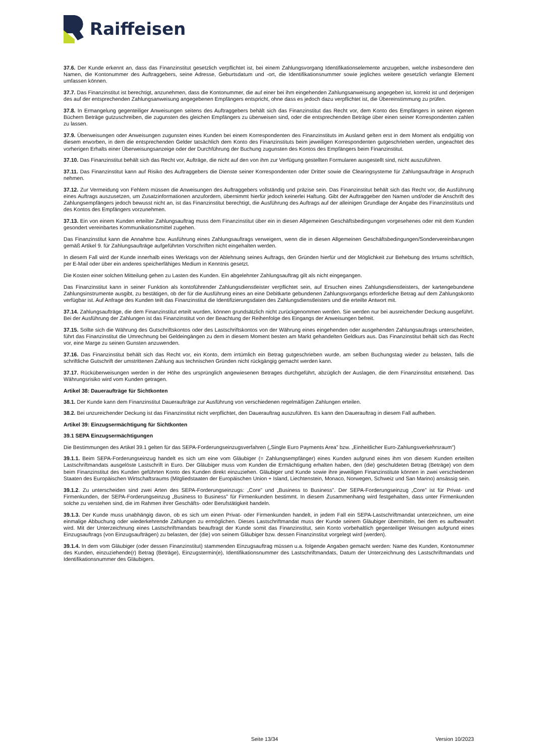Raiffeisen
37.6. Der Kunde erkennt an, dass das Finanzinstitut gesetzlich verpflichtet ist, bei einem Zahlungsvorgang Identifikationselemente anzugeben, welche insbesondere den Namen, die Kontonummer des Auftraggebers, seine Adresse, Geburtsdatum und -ort, die Identifikationsnummer sowie jegliches weitere gesetzlich verlangte Element umfassen können.
37.7. Das Finanzinstitut ist berechtigt, anzunehmen, dass die Kontonummer, die auf einer bei ihm eingehenden Zahlungsanweisung angegeben ist, korrekt ist und derjenigen des auf der entsprechenden Zahlungsanweisung angegebenen Empfängers entspricht, ohne dass es jedoch dazu verpflichtet ist, die Übereinstimmung zu prüfen.
37.8. In Ermangelung gegenteiliger Anweisungen seitens des Auftraggebers behält sich das Finanzinstitut das Recht vor, dem Konto des Empfängers in seinen eigenen Büchern Beträge gutzuschreiben, die zugunsten des gleichen Empfängers zu überweisen sind, oder die entsprechenden Beträge über einen seiner Korrespondenten zahlen zu lassen.
37.9. Überweisungen oder Anweisungen zugunsten eines Kunden bei einem Korrespondenten des Finanzinstituts im Ausland gelten erst in dem Moment als endgültig von diesem erworben, in dem die entsprechenden Gelder tatsächlich dem Konto des Finanzinstituts beim jeweiligen Korrespondenten gutgeschrieben werden, ungeachtet des vorherigen Erhalts einer Überweisungsanzeige oder der Durchführung der Buchung zugunsten des Kontos des Empfängers beim Finanzinstitut.
37.10. Das Finanzinstitut behält sich das Recht vor, Aufträge, die nicht auf den von ihm zur Verfügung gestellten Formularen ausgestellt sind, nicht auszuführen.
37.11. Das Finanzinstitut kann auf Risiko des Auftraggebers die Dienste seiner Korrespondenten oder Dritter sowie die Clearingsysteme für Zahlungsaufträge in Anspruch nehmen.
37.12. Zur Vermeidung von Fehlern müssen die Anweisungen des Auftraggebers vollständig und präzise sein. Das Finanzinstitut behält sich das Recht vor, die Ausführung eines Auftrags auszusetzen, um Zusatzinformationen anzufordern, übernimmt hierfür jedoch keinerlei Haftung. Gibt der Auftraggeber den Namen und/oder die Anschrift des Zahlungsempfängers jedoch bewusst nicht an, ist das Finanzinstitut berechtigt, die Ausführung des Auftrags auf der alleinigen Grundlage der Angabe des Finanzinstituts und des Kontos des Empfängers vorzunehmen.
37.13. Ein von einem Kunden erteilter Zahlungsauftrag muss dem Finanzinstitut über ein in diesen Allgemeinen Geschäftsbedingungen vorgesehenes oder mit dem Kunden gesondert vereinbartes Kommunikationsmittel zugehen.
Das Finanzinstitut kann die Annahme bzw. Ausführung eines Zahlungsauftrags verweigern, wenn die in diesen Allgemeinen Geschäftsbedingungen/Sondervereinbarungen gemäß Artikel 9. für Zahlungsaufträge aufgeführten Vorschriften nicht eingehalten werden.
In diesem Fall wird der Kunde innerhalb eines Werktags von der Ablehnung seines Auftrags, den Gründen hierfür und der Möglichkeit zur Behebung des Irrtums schriftlich, per E-Mail oder über ein anderes speicherfähiges Medium in Kenntnis gesetzt.
Die Kosten einer solchen Mitteilung gehen zu Lasten des Kunden. Ein abgelehnter Zahlungsauftrag gilt als nicht eingegangen.
Das Finanzinstitut kann in seiner Funktion als kontoführender Zahlungsdienstleister verpflichtet sein, auf Ersuchen eines Zahlungsdienstleisters, der kartengebundene Zahlungsinstrumente ausgibt, zu bestätigen, ob der für die Ausführung eines an eine Debitkarte gebundenen Zahlungsvorgangs erforderliche Betrag auf dem Zahlungskonto verfügbar ist. Auf Anfrage des Kunden teilt das Finanzinstitut die Identifizierungsdaten des Zahlungsdienstleisters und die erteilte Antwort mit.
37.14. Zahlungsaufträge, die dem Finanzinstitut erteilt wurden, können grundsätzlich nicht zurückgenommen werden. Sie werden nur bei ausreichender Deckung ausgeführt. Bei der Ausführung der Zahlungen ist das Finanzinstitut von der Beachtung der Reihenfolge des Eingangs der Anweisungen befreit.
37.15. Sollte sich die Währung des Gutschriftskontos oder des Lastschriftskontos von der Währung eines eingehenden oder ausgehenden Zahlungsauftrags unterscheiden, führt das Finanzinstitut die Umrechnung bei Geldeingängen zu dem in diesem Moment besten am Markt gehandelten Geldkurs aus. Das Finanzinstitut behält sich das Recht vor, eine Marge zu seinen Gunsten anzuwenden.
37.16. Das Finanzinstitut behält sich das Recht vor, ein Konto, dem irrtümlich ein Betrag gutgeschrieben wurde, am selben Buchungstag wieder zu belasten, falls die schriftliche Gutschrift der umstrittenen Zahlung aus technischen Gründen nicht rückgängig gemacht werden kann.
37.17. Rücküberweisungen werden in der Höhe des ursprünglich angewiesenen Betrages durchgeführt, abzüglich der Auslagen, die dem Finanzinstitut entstehend. Das Währungsrisiko wird vom Kunden getragen.
Artikel 38: Daueraufträge für Sichtkonten
38.1. Der Kunde kann dem Finanzinstitut Daueraufträge zur Ausführung von verschiedenen regelmäßigen Zahlungen erteilen.
38.2. Bei unzureichender Deckung ist das Finanzinstitut nicht verpflichtet, den Dauerauftrag auszuführen. Es kann den Dauerauftrag in diesem Fall aufheben.
Artikel 39: Einzugsermächtigung für Sichtkonten
39.1 SEPA Einzugsermächtigungen
Die Bestimmungen des Artikel 39.1 gelten für das SEPA-Forderungseinzugsverfahren („Single Euro Payments Area” bzw. „Einheitlicher Euro-Zahlungsverkehrsraum”)
39.1.1. Beim SEPA-Forderungseinzug handelt es sich um eine vom Gläubiger (= Zahlungsempfänger) eines Kunden aufgrund eines ihm von diesem Kunden erteilten Lastschriftmandats ausgelöste Lastschrift in Euro. Der Gläubiger muss vom Kunden die Ermächtigung erhalten haben, den (die) geschuldeten Betrag (Beträge) von dem beim Finanzinstitut des Kunden geführten Konto des Kunden direkt einzuziehen. Gläubiger und Kunde sowie ihre jeweiligen Finanzinstitute können in zwei verschiedenen Staaten des Europäischen Wirtschaftsraums (Mitgliedstaaten der Europäischen Union + Island, Liechtenstein, Monaco, Norwegen, Schweiz und San Marino) ansässig sein.
39.1.2. Zu unterscheiden sind zwei Arten des SEPA-Forderungseinzugs: „Core” und „Business to Business”. Der SEPA-Forderungseinzug „Core” ist für Privat- und Firmenkunden, der SEPA-Forderungseinzug „Business to Business” für Firmenkunden bestimmt. In diesem Zusammenhang wird festgehalten, dass unter Firmenkunden solche zu verstehen sind, die im Rahmen ihrer Geschäfts- oder Berufstätigkeit handeln.
39.1.3. Der Kunde muss unabhängig davon, ob es sich um einen Privat- oder Firmenkunden handelt, in jedem Fall ein SEPA-Lastschriftmandat unterzeichnen, um eine einmalige Abbuchung oder wiederkehrende Zahlungen zu ermöglichen. Dieses Lastschriftmandat muss der Kunde seinem Gläubiger übermitteln, bei dem es aufbewahrt wird. Mit der Unterzeichnung eines Lastschriftmandats beauftragt der Kunde somit das Finanzinstitut, sein Konto vorbehaltlich gegenteiliger Weisungen aufgrund eines Einzugsauftrags (von Einzugsaufträgen) zu belasten, der (die) von seinem Gläubiger bzw. dessen Finanzinstitut vorgelegt wird (werden).
39.1.4. In dem vom Gläubiger (oder dessen Finanzinstitut) stammenden Einzugsauftrag müssen u.a. folgende Angaben gemacht werden: Name des Kunden, Kontonummer des Kunden, einzuziehende(r) Betrag (Beträge), Einzugstermin(e), Identifikationsnummer des Lastschriftmandats, Datum der Unterzeichnung des Lastschriftmandats und Identifikationsnummer des Gläubigers.
Seite 13/34 Version 10/2023